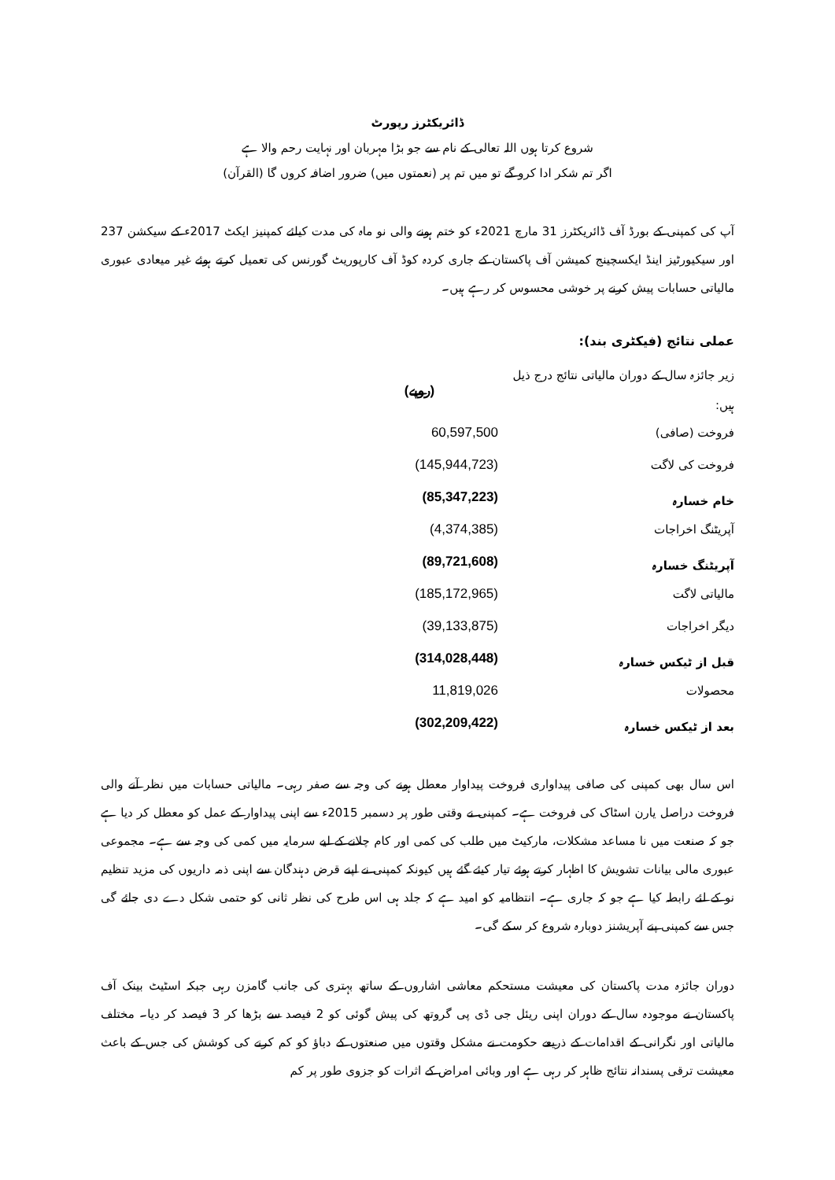ڈائریکٹرز رپورٹ
شروع کرتا ہوں اللہ تعالی کے نام سے جو بڑا مہربان اور نہایت رحم والا ہے
اگر تم شکر ادا کرو گے تو میں تم پر (نعمتوں میں) ضرور اضافہ کروں گا (القرآن)
آپ کی کمپنی کے بورڈ آف ڈائریکٹرز 31 مارچ 2021ء کو ختم ہونے والی نو ماہ کی مدت کیلئے کمپنیز ایکٹ 2017ء کے سیکشن 237 اور سیکیورٹیز اینڈ ایکسچینج کمیشن آف پاکستان کے جاری کردہ کوڈ آف کارپوریٹ گورنس کی تعمیل کرتے ہوئے غیر میعادی عبوری مالیاتی حسابات پیش کرنے پر خوشی محسوس کر رہے ہیں۔
عملی نتائج (فیکٹری بند):
| زیر جائزہ سال کے دوران مالیاتی نتائج درج ذیل ہیں: | (روپے) |
| فروخت (صافی) | 60,597,500 |
| فروخت کی لاگت | (145,944,723) |
| خام خسارہ | (85,347,223) |
| آپریٹنگ اخراجات | (4,374,385) |
| آپریٹنگ خسارہ | (89,721,608) |
| مالیاتی لاگت | (185,172,965) |
| دیگر اخراجات | (39,133,875) |
| قبل از ٹیکس خسارہ | (314,028,448) |
| محصولات | 11,819,026 |
| بعد از ٹیکس خسارہ | (302,209,422) |
اس سال بھی کمپنی کی صافی پیداواری فروخت پیداوار معطل ہونے کی وجہ سے صفر رہی۔ مالیاتی حسابات میں نظر آنے والی فروخت دراصل یارن اسٹاک کی فروخت ہے۔ کمپنی نے وقتی طور پر دسمبر 2015ء سے اپنی پیداوار کے عمل کو معطل کر دیا ہے جو کہ صنعت میں نا مساعد مشکلات، مارکیٹ میں طلب کی کمی اور کام چلانے کے لیے سرمایہ میں کمی کی وجہ سے ہے۔ مجموعی عبوری مالی بیانات تشویش کا اظہار کرتے ہوئے تیار کیئے گئے ہیں کیونکہ کمپنی نے اپنے قرض دہندگان سے اپنی ذمہ داریوں کی مزید تنظیم نو کے لئے رابطہ کیا ہے جو کہ جاری ہے۔ انتظامیہ کو امید ہے کہ جلد ہی اس طرح کی نظر ثانی کو حتمی شکل دے دی جائے گی جس سے کمپنی پنے آپریشنز دوبارہ شروع کر سکے گی۔
دوران جائزہ مدت پاکستان کی معیشت مستحکم معاشی اشاروں کے ساتھ بہتری کی جانب گامزن رہی جبکہ اسٹیٹ بینک آف پاکستان نے موجودہ سال کے دوران اپنی ریئل جی ڈی پی گروتھ کی پیش گوئی کو 2 فیصد سے بڑھا کر 3 فیصد کر دیا۔ مختلف مالیاتی اور نگرانی کے اقدامات کے ذریعے حکومت نے مشکل وقتوں میں صنعتوں کے دباؤ کو کم کرنے کی کوشش کی جس کے باعث معیشت ترقی پسندانہ نتائج ظاہر کر رہی ہے اور وبائی امراض کے اثرات کو جزوی طور پر کم